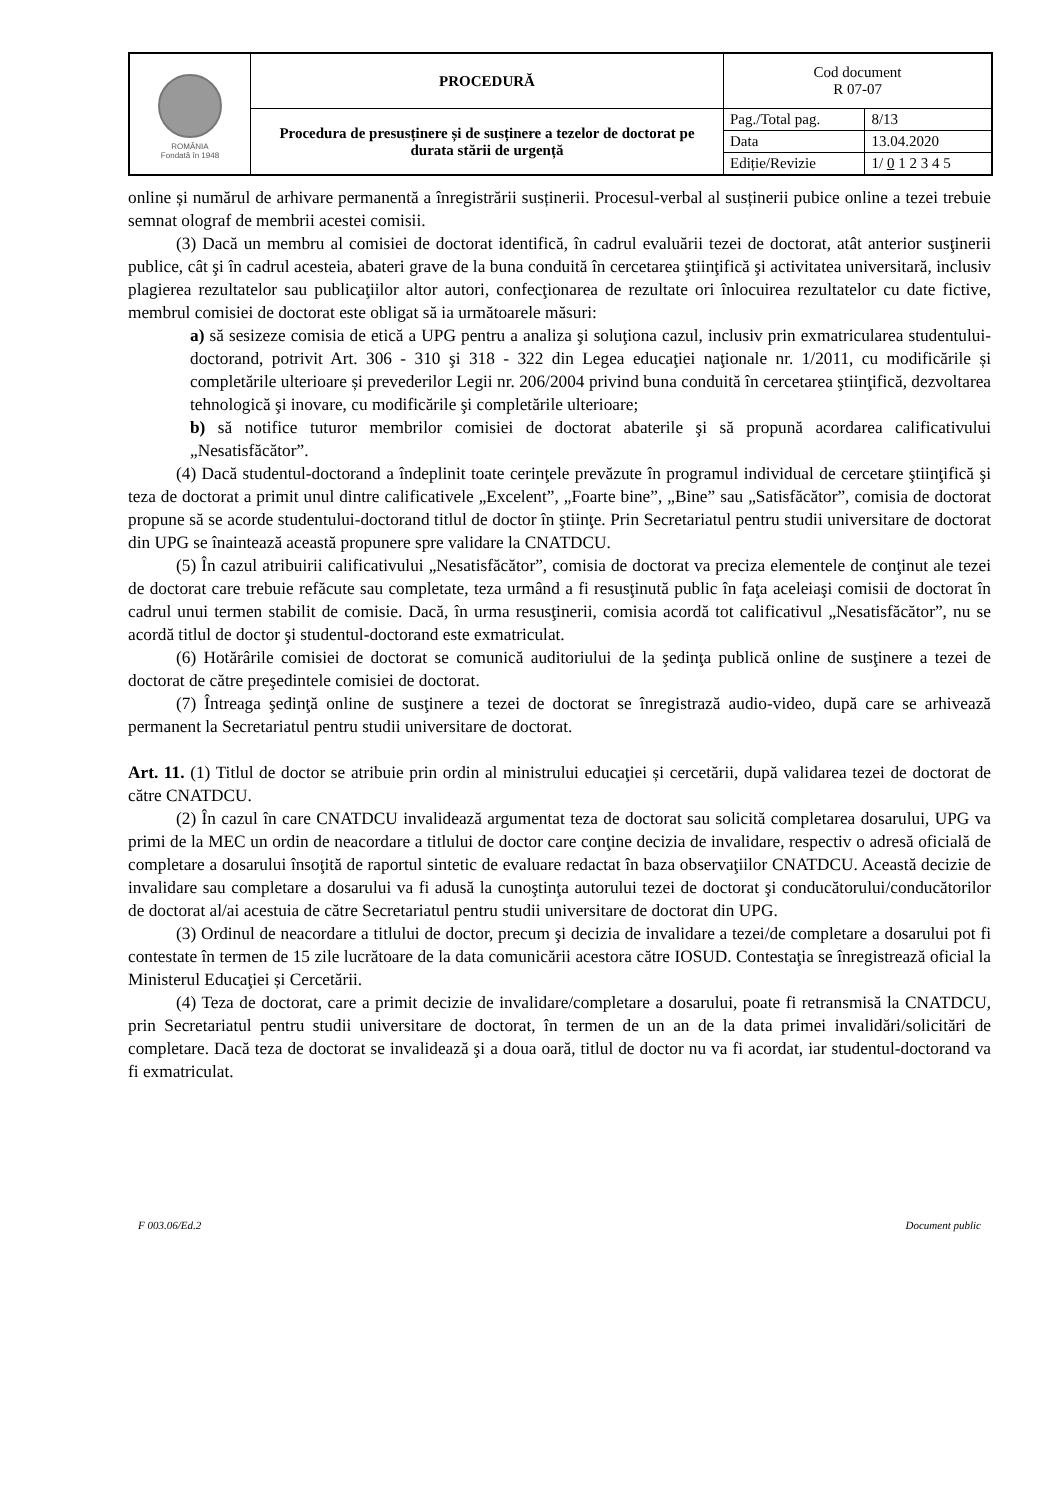| ROMÂNIA Fondată în 1948 | PROCEDURĂ | Cod document R 07-07 | |
| | Procedura de presusținere și de susținere a tezelor de doctorat pe durata stării de urgență | Pag./Total pag. | 8/13 |
| | | Data | 13.04.2020 |
| | | Ediție/Revizie | 1/ 0 1 2 3 4 5 |
online și numărul de arhivare permanentă a înregistrării susținerii. Procesul-verbal al susținerii pubice online a tezei trebuie semnat olograf de membrii acestei comisii.
(3) Dacă un membru al comisiei de doctorat identifică, în cadrul evaluării tezei de doctorat, atât anterior susţinerii publice, cât şi în cadrul acesteia, abateri grave de la buna conduită în cercetarea ştiinţifică şi activitatea universitară, inclusiv plagierea rezultatelor sau publicaţiilor altor autori, confecţionarea de rezultate ori înlocuirea rezultatelor cu date fictive, membrul comisiei de doctorat este obligat să ia următoarele măsuri:
a) să sesizeze comisia de etică a UPG pentru a analiza şi soluţiona cazul, inclusiv prin exmatricularea studentului-doctorand, potrivit Art. 306 - 310 şi 318 - 322 din Legea educaţiei naţionale nr. 1/2011, cu modificările și completările ulterioare și prevederilor Legii nr. 206/2004 privind buna conduită în cercetarea ştiinţifică, dezvoltarea tehnologică şi inovare, cu modificările şi completările ulterioare;
b) să notifice tuturor membrilor comisiei de doctorat abaterile şi să propună acordarea calificativului „Nesatisfăcător”.
(4) Dacă studentul-doctorand a îndeplinit toate cerinţele prevăzute în programul individual de cercetare ştiinţifică şi teza de doctorat a primit unul dintre calificativele „Excelent”, „Foarte bine”, „Bine” sau „Satisfăcător”, comisia de doctorat propune să se acorde studentului-doctorand titlul de doctor în ştiinţe. Prin Secretariatul pentru studii universitare de doctorat din UPG se înaintează această propunere spre validare la CNATDCU.
(5) În cazul atribuirii calificativului „Nesatisfăcător”, comisia de doctorat va preciza elementele de conţinut ale tezei de doctorat care trebuie refăcute sau completate, teza urmând a fi resusţinută public în faţa aceleiaşi comisii de doctorat în cadrul unui termen stabilit de comisie. Dacă, în urma resusţinerii, comisia acordă tot calificativul „Nesatisfăcător”, nu se acordă titlul de doctor şi studentul-doctorand este exmatriculat.
(6) Hotărârile comisiei de doctorat se comunică auditoriului de la şedinţa publică online de susţinere a tezei de doctorat de către preşedintele comisiei de doctorat.
(7) Întreaga şedinţă online de susţinere a tezei de doctorat se înregistrază audio-video, după care se arhivează permanent la Secretariatul pentru studii universitare de doctorat.
Art. 11. (1) Titlul de doctor se atribuie prin ordin al ministrului educaţiei și cercetării, după validarea tezei de doctorat de către CNATDCU.
(2) În cazul în care CNATDCU invalidează argumentat teza de doctorat sau solicită completarea dosarului, UPG va primi de la MEC un ordin de neacordare a titlului de doctor care conţine decizia de invalidare, respectiv o adresă oficială de completare a dosarului însoţită de raportul sintetic de evaluare redactat în baza observaţiilor CNATDCU. Această decizie de invalidare sau completare a dosarului va fi adusă la cunoştinţa autorului tezei de doctorat şi conducătorului/conducătorilor de doctorat al/ai acestuia de către Secretariatul pentru studii universitare de doctorat din UPG.
(3) Ordinul de neacordare a titlului de doctor, precum şi decizia de invalidare a tezei/de completare a dosarului pot fi contestate în termen de 15 zile lucrătoare de la data comunicării acestora către IOSUD. Contestaţia se înregistrează oficial la Ministerul Educaţiei și Cercetării.
(4) Teza de doctorat, care a primit decizie de invalidare/completare a dosarului, poate fi retransmisă la CNATDCU, prin Secretariatul pentru studii universitare de doctorat, în termen de un an de la data primei invalidări/solicitări de completare. Dacă teza de doctorat se invalidează şi a doua oară, titlul de doctor nu va fi acordat, iar studentul-doctorand va fi exmatriculat.
F 003.06/Ed.2 Document public